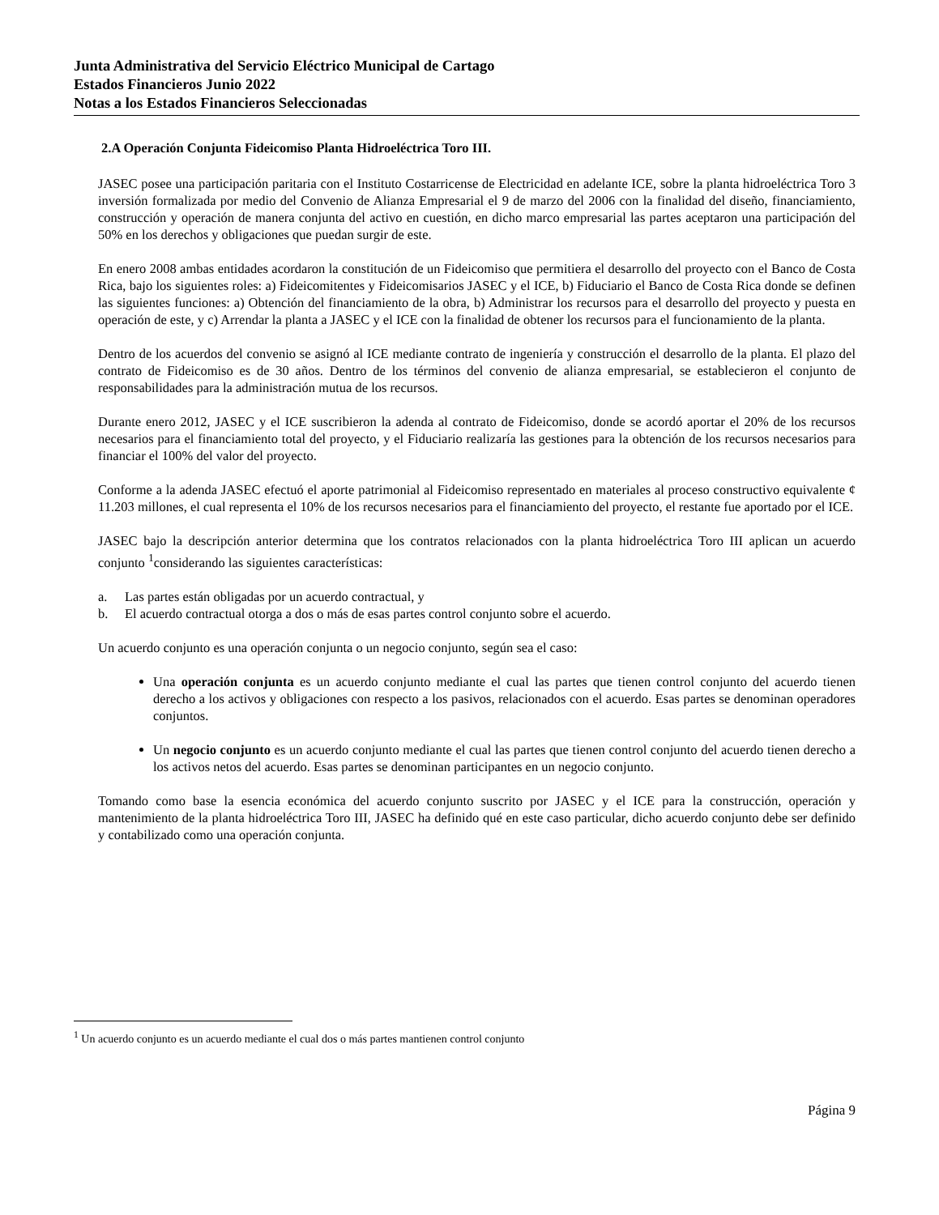Junta Administrativa del Servicio Eléctrico Municipal de Cartago
Estados Financieros Junio 2022
Notas a los Estados Financieros Seleccionadas
2.A Operación Conjunta Fideicomiso Planta Hidroeléctrica Toro III.
JASEC posee una participación paritaria con el Instituto Costarricense de Electricidad en adelante ICE, sobre la planta hidroeléctrica Toro 3 inversión formalizada por medio del Convenio de Alianza Empresarial el 9 de marzo del 2006 con la finalidad del diseño, financiamiento, construcción y operación de manera conjunta del activo en cuestión, en dicho marco empresarial las partes aceptaron una participación del 50% en los derechos y obligaciones que puedan surgir de este.
En enero 2008 ambas entidades acordaron la constitución de un Fideicomiso que permitiera el desarrollo del proyecto con el Banco de Costa Rica, bajo los siguientes roles: a) Fideicomitentes y Fideicomisarios JASEC y el ICE, b) Fiduciario el Banco de Costa Rica donde se definen las siguientes funciones: a) Obtención del financiamiento de la obra, b) Administrar los recursos para el desarrollo del proyecto y puesta en operación de este, y c) Arrendar la planta a JASEC y el ICE con la finalidad de obtener los recursos para el funcionamiento de la planta.
Dentro de los acuerdos del convenio se asignó al ICE mediante contrato de ingeniería y construcción el desarrollo de la planta. El plazo del contrato de Fideicomiso es de 30 años. Dentro de los términos del convenio de alianza empresarial, se establecieron el conjunto de responsabilidades para la administración mutua de los recursos.
Durante enero 2012, JASEC y el ICE suscribieron la adenda al contrato de Fideicomiso, donde se acordó aportar el 20% de los recursos necesarios para el financiamiento total del proyecto, y el Fiduciario realizaría las gestiones para la obtención de los recursos necesarios para financiar el 100% del valor del proyecto.
Conforme a la adenda JASEC efectuó el aporte patrimonial al Fideicomiso representado en materiales al proceso constructivo equivalente ¢ 11.203 millones, el cual representa el 10% de los recursos necesarios para el financiamiento del proyecto, el restante fue aportado por el ICE.
JASEC bajo la descripción anterior determina que los contratos relacionados con la planta hidroeléctrica Toro III aplican un acuerdo conjunto <sup>1</sup>considerando las siguientes características:
a. Las partes están obligadas por un acuerdo contractual, y
b. El acuerdo contractual otorga a dos o más de esas partes control conjunto sobre el acuerdo.
Un acuerdo conjunto es una operación conjunta o un negocio conjunto, según sea el caso:
Una operación conjunta es un acuerdo conjunto mediante el cual las partes que tienen control conjunto del acuerdo tienen derecho a los activos y obligaciones con respecto a los pasivos, relacionados con el acuerdo. Esas partes se denominan operadores conjuntos.
Un negocio conjunto es un acuerdo conjunto mediante el cual las partes que tienen control conjunto del acuerdo tienen derecho a los activos netos del acuerdo. Esas partes se denominan participantes en un negocio conjunto.
Tomando como base la esencia económica del acuerdo conjunto suscrito por JASEC y el ICE para la construcción, operación y mantenimiento de la planta hidroeléctrica Toro III, JASEC ha definido qué en este caso particular, dicho acuerdo conjunto debe ser definido y contabilizado como una operación conjunta.
<sup>1</sup> Un acuerdo conjunto es un acuerdo mediante el cual dos o más partes mantienen control conjunto
Página 9